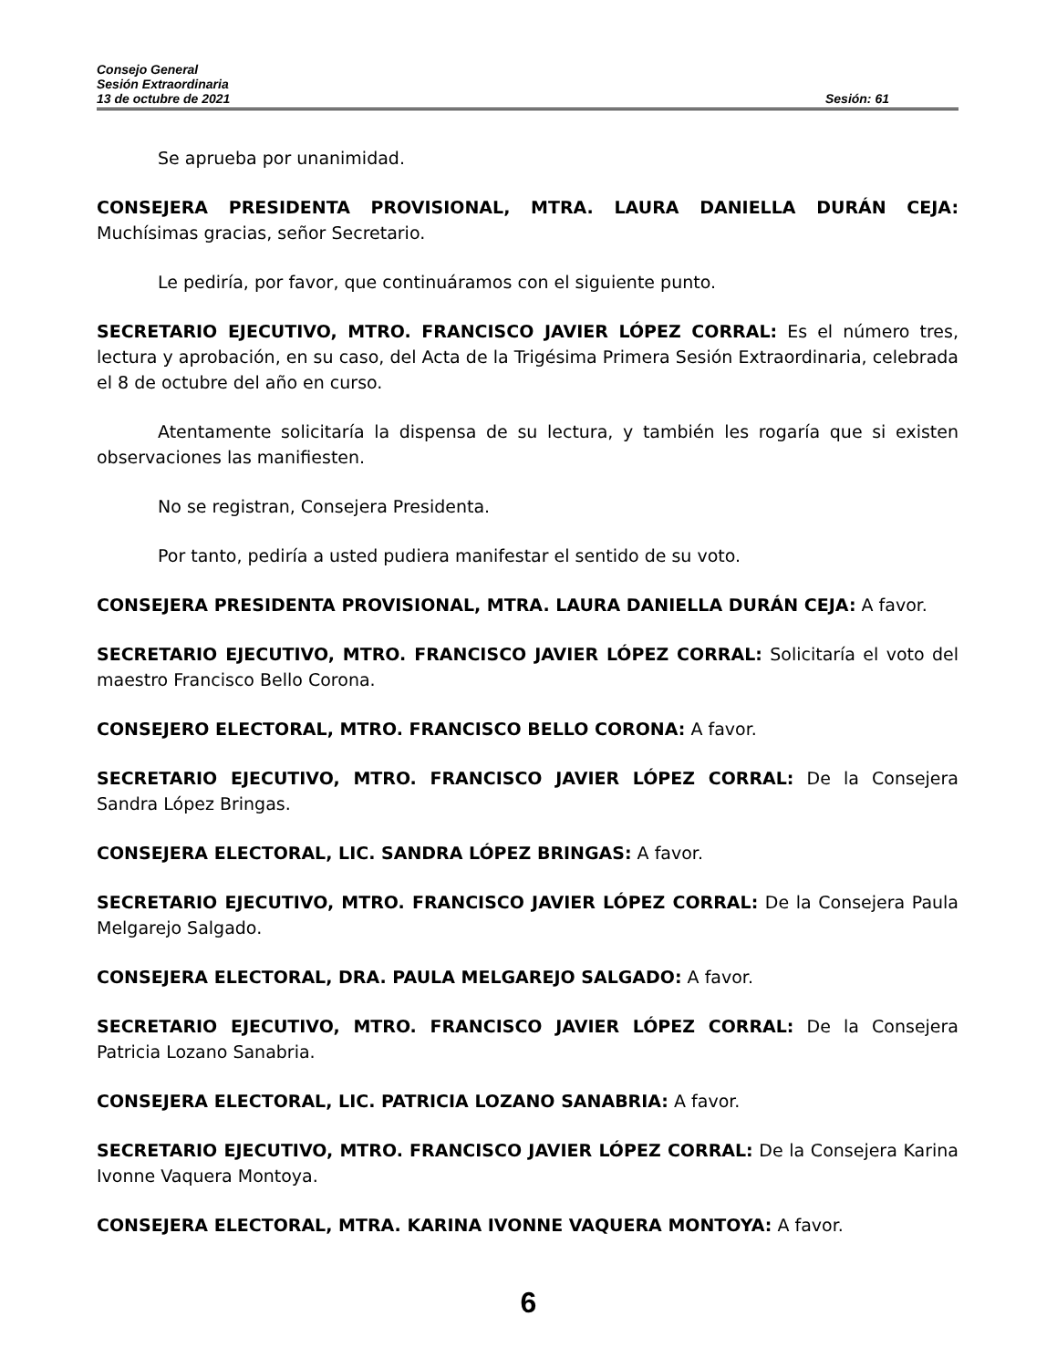Consejo General
Sesión Extraordinaria
13 de octubre de 2021 Sesión: 61
Se aprueba por unanimidad.
CONSEJERA PRESIDENTA PROVISIONAL, MTRA. LAURA DANIELLA DURÁN CEJA: Muchísimas gracias, señor Secretario.
Le pediría, por favor, que continuáramos con el siguiente punto.
SECRETARIO EJECUTIVO, MTRO. FRANCISCO JAVIER LÓPEZ CORRAL: Es el número tres, lectura y aprobación, en su caso, del Acta de la Trigésima Primera Sesión Extraordinaria, celebrada el 8 de octubre del año en curso.
Atentamente solicitaría la dispensa de su lectura, y también les rogaría que si existen observaciones las manifiesten.
No se registran, Consejera Presidenta.
Por tanto, pediría a usted pudiera manifestar el sentido de su voto.
CONSEJERA PRESIDENTA PROVISIONAL, MTRA. LAURA DANIELLA DURÁN CEJA: A favor.
SECRETARIO EJECUTIVO, MTRO. FRANCISCO JAVIER LÓPEZ CORRAL: Solicitaría el voto del maestro Francisco Bello Corona.
CONSEJERO ELECTORAL, MTRO. FRANCISCO BELLO CORONA: A favor.
SECRETARIO EJECUTIVO, MTRO. FRANCISCO JAVIER LÓPEZ CORRAL: De la Consejera Sandra López Bringas.
CONSEJERA ELECTORAL, LIC. SANDRA LÓPEZ BRINGAS: A favor.
SECRETARIO EJECUTIVO, MTRO. FRANCISCO JAVIER LÓPEZ CORRAL: De la Consejera Paula Melgarejo Salgado.
CONSEJERA ELECTORAL, DRA. PAULA MELGAREJO SALGADO: A favor.
SECRETARIO EJECUTIVO, MTRO. FRANCISCO JAVIER LÓPEZ CORRAL: De la Consejera Patricia Lozano Sanabria.
CONSEJERA ELECTORAL, LIC. PATRICIA LOZANO SANABRIA: A favor.
SECRETARIO EJECUTIVO, MTRO. FRANCISCO JAVIER LÓPEZ CORRAL: De la Consejera Karina Ivonne Vaquera Montoya.
CONSEJERA ELECTORAL, MTRA. KARINA IVONNE VAQUERA MONTOYA: A favor.
6